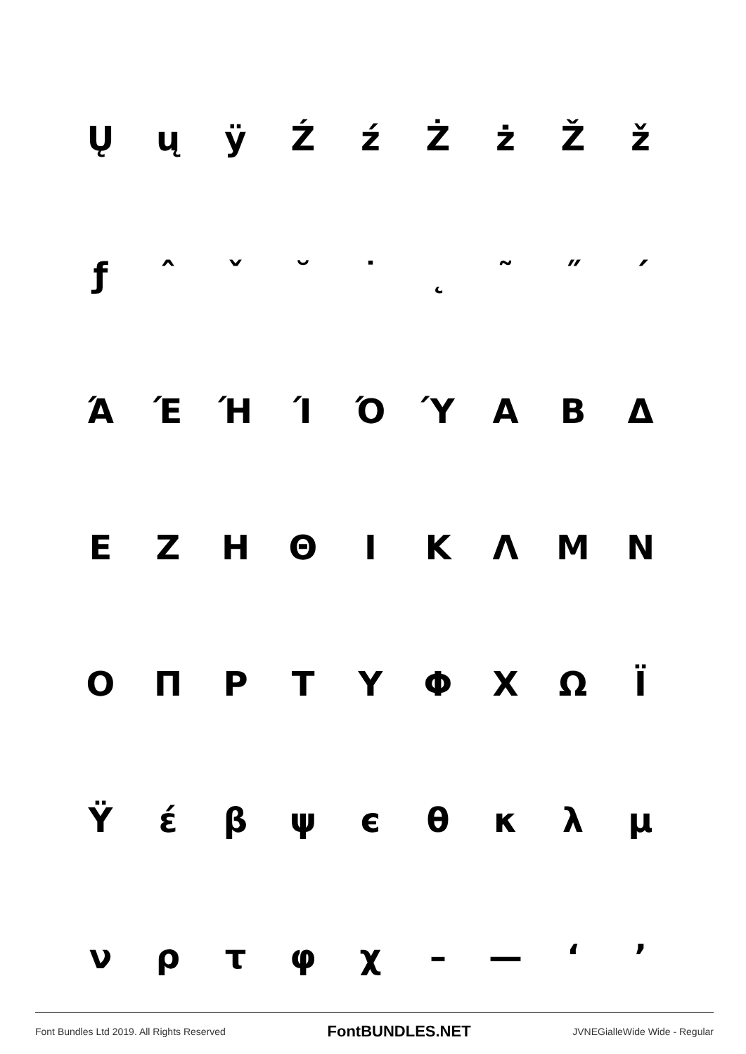| Ų | ų | ÿ | Ź | ź | Ż | ż | Ž | ž |
| ƒ | ˆ | ˇ | ˘ | ˙ | ˛ | ˜ | ˝ | ΄ |
| Ά | Έ | Ή | Ί | Ό | Ύ | Α | Β | Δ |
| Ε | Ζ | Η | Θ | Ι | Κ | Λ | Μ | Ν |
| Ο | Π | Ρ | Τ | Υ | Φ | Χ | Ω | Ϊ |
| Ϋ | έ | β | ψ | є | θ | κ | λ | μ |
| ν | ρ | τ | φ | χ | – | — | ‘ | ’ |
Font Bundles Ltd 2019. All Rights Reserved FontBUNDLES.NET JVNEGialleWide Wide - Regular